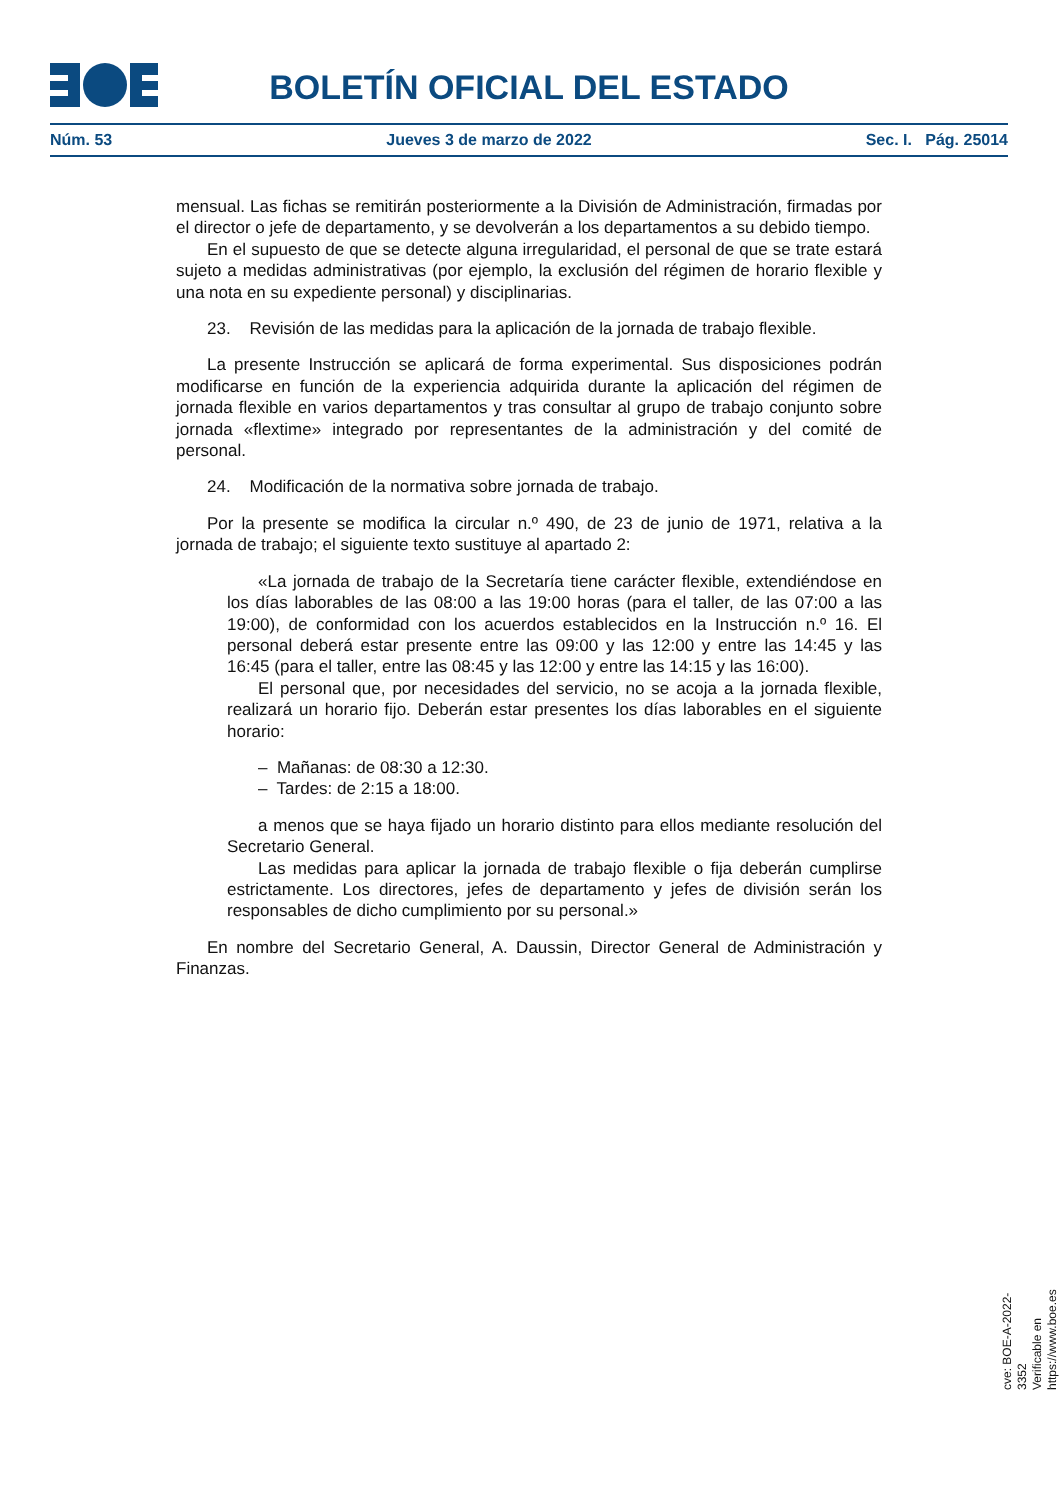BOLETÍN OFICIAL DEL ESTADO
Núm. 53 Jueves 3 de marzo de 2022 Sec. I. Pág. 25014
mensual. Las fichas se remitirán posteriormente a la División de Administración, firmadas por el director o jefe de departamento, y se devolverán a los departamentos a su debido tiempo.
En el supuesto de que se detecte alguna irregularidad, el personal de que se trate estará sujeto a medidas administrativas (por ejemplo, la exclusión del régimen de horario flexible y una nota en su expediente personal) y disciplinarias.
23. Revisión de las medidas para la aplicación de la jornada de trabajo flexible.
La presente Instrucción se aplicará de forma experimental. Sus disposiciones podrán modificarse en función de la experiencia adquirida durante la aplicación del régimen de jornada flexible en varios departamentos y tras consultar al grupo de trabajo conjunto sobre jornada «flextime» integrado por representantes de la administración y del comité de personal.
24. Modificación de la normativa sobre jornada de trabajo.
Por la presente se modifica la circular n.º 490, de 23 de junio de 1971, relativa a la jornada de trabajo; el siguiente texto sustituye al apartado 2:
«La jornada de trabajo de la Secretaría tiene carácter flexible, extendiéndose en los días laborables de las 08:00 a las 19:00 horas (para el taller, de las 07:00 a las 19:00), de conformidad con los acuerdos establecidos en la Instrucción n.º 16. El personal deberá estar presente entre las 09:00 y las 12:00 y entre las 14:45 y las 16:45 (para el taller, entre las 08:45 y las 12:00 y entre las 14:15 y las 16:00).
El personal que, por necesidades del servicio, no se acoja a la jornada flexible, realizará un horario fijo. Deberán estar presentes los días laborables en el siguiente horario:
– Mañanas: de 08:30 a 12:30.
– Tardes: de 2:15 a 18:00.
a menos que se haya fijado un horario distinto para ellos mediante resolución del Secretario General.
Las medidas para aplicar la jornada de trabajo flexible o fija deberán cumplirse estrictamente. Los directores, jefes de departamento y jefes de división serán los responsables de dicho cumplimiento por su personal.»
En nombre del Secretario General, A. Daussin, Director General de Administración y Finanzas.
cve: BOE-A-2022-3352
Verificable en https://www.boe.es